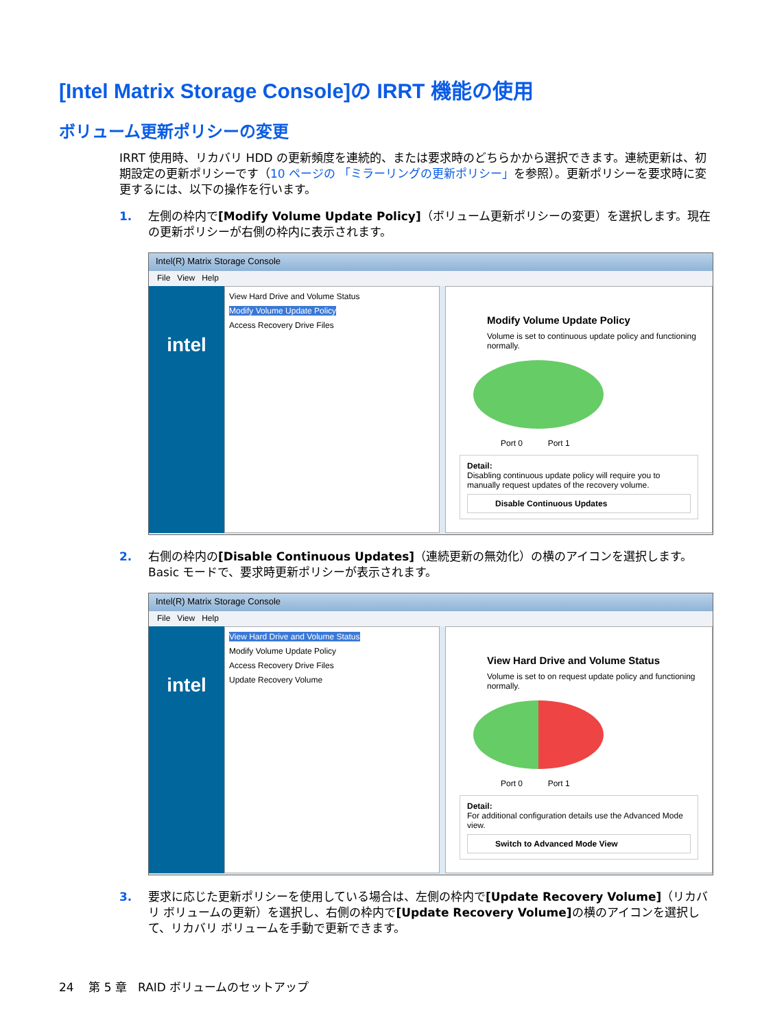[Intel Matrix Storage Console]の IRRT 機能の使用
ボリューム更新ポリシーの変更
IRRT 使用時、リカバリ HDD の更新頻度を連続的、または要求時のどちらかから選択できます。連続更新は、初期設定の更新ポリシーです（10 ページの 「ミラーリングの更新ポリシー」を参照）。更新ポリシーを要求時に変更するには、以下の操作を行います。
1. 左側の枠内で[Modify Volume Update Policy]（ボリューム更新ポリシーの変更）を選択します。現在の更新ポリシーが右側の枠内に表示されます。
Intel(R) Matrix Storage Console
File View Help
intel
View Hard Drive and Volume Status
Modify Volume Update Policy
Access Recovery Drive Files
Modify Volume Update Policy
Volume is set to continuous update policy and functioning normally.
Port 0 Port 1
Detail:
Disabling continuous update policy will require you to manually request updates of the recovery volume.
Disable Continuous Updates
2. 右側の枠内の[Disable Continuous Updates]（連続更新の無効化）の横のアイコンを選択します。Basic モードで、要求時更新ポリシーが表示されます。
Intel(R) Matrix Storage Console
File View Help
intel
View Hard Drive and Volume Status
Modify Volume Update Policy
Access Recovery Drive Files
Update Recovery Volume
View Hard Drive and Volume Status
Volume is set to on request update policy and functioning normally.
Port 0 Port 1
Detail:
For additional configuration details use the Advanced Mode view.
Switch to Advanced Mode View
3. 要求に応じた更新ポリシーを使用している場合は、左側の枠内で[Update Recovery Volume]（リカバリ ボリュームの更新）を選択し、右側の枠内で[Update Recovery Volume] の横のアイコンを選択して、リカバリ ボリュームを手動で更新できます。
24 第 5 章 RAID ボリュームのセットアップ